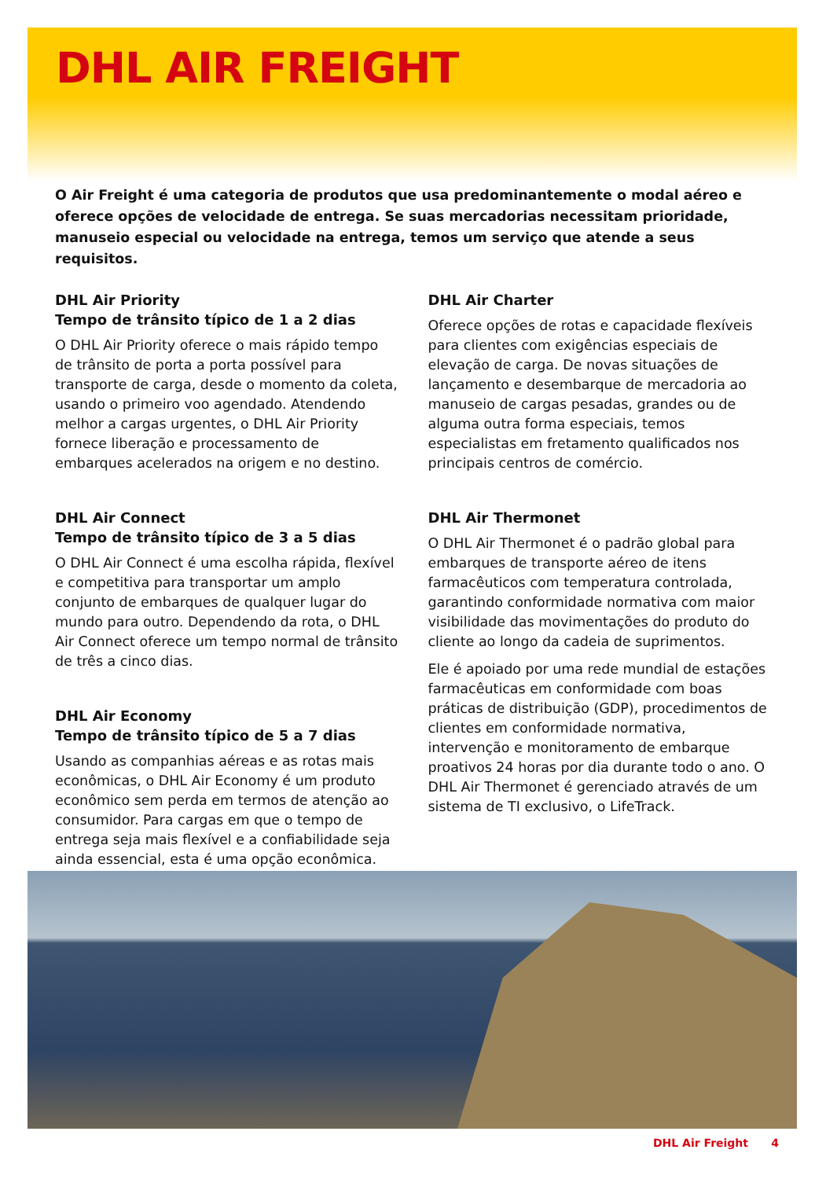DHL AIR FREIGHT
O Air Freight é uma categoria de produtos que usa predominantemente o modal aéreo e oferece opções de velocidade de entrega. Se suas mercadorias necessitam prioridade, manuseio especial ou velocidade na entrega, temos um serviço que atende a seus requisitos.
DHL Air Priority
Tempo de trânsito típico de 1 a 2 dias
O DHL Air Priority oferece o mais rápido tempo de trânsito de porta a porta possível para transporte de carga, desde o momento da coleta, usando o primeiro voo agendado. Atendendo melhor a cargas urgentes, o DHL Air Priority fornece liberação e processamento de embarques acelerados na origem e no destino.
DHL Air Connect
Tempo de trânsito típico de 3 a 5 dias
O DHL Air Connect é uma escolha rápida, flexível e competitiva para transportar um amplo conjunto de embarques de qualquer lugar do mundo para outro. Dependendo da rota, o DHL Air Connect oferece um tempo normal de trânsito de três a cinco dias.
DHL Air Economy
Tempo de trânsito típico de 5 a 7 dias
Usando as companhias aéreas e as rotas mais econômicas, o DHL Air Economy é um produto econômico sem perda em termos de atenção ao consumidor. Para cargas em que o tempo de entrega seja mais flexível e a confiabilidade seja ainda essencial, esta é uma opção econômica.
DHL Air Charter
Oferece opções de rotas e capacidade flexíveis para clientes com exigências especiais de elevação de carga. De novas situações de lançamento e desembarque de mercadoria ao manuseio de cargas pesadas, grandes ou de alguma outra forma especiais, temos especialistas em fretamento qualificados nos principais centros de comércio.
DHL Air Thermonet
O DHL Air Thermonet é o padrão global para embarques de transporte aéreo de itens farmacêuticos com temperatura controlada, garantindo conformidade normativa com maior visibilidade das movimentações do produto do cliente ao longo da cadeia de suprimentos.
Ele é apoiado por uma rede mundial de estações farmacêuticas em conformidade com boas práticas de distribuição (GDP), procedimentos de clientes em conformidade normativa, intervenção e monitoramento de embarque proativos 24 horas por dia durante todo o ano. O DHL Air Thermonet é gerenciado através de um sistema de TI exclusivo, o LifeTrack.
DHL Air Freight 4